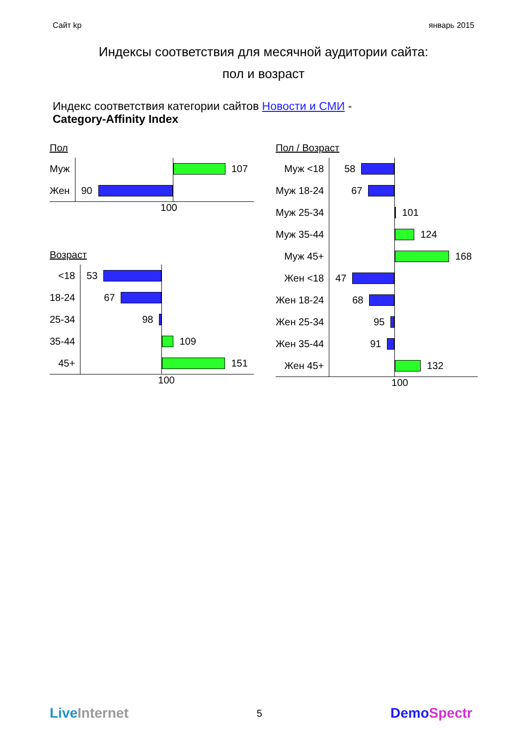Сайт kp январь 2015
Индексы соответствия для месячной аудитории сайта:
пол и возраст
Индекс соответствия категории сайтов Новости и СМИ -
Category-Affinity Index
Пол
| Муж | | 107 |
| Жен | 90 | |
100
Возраст
| <18 | 53 | |
| 18-24 | 67 | |
| 25-34 | 98 | |
| 35-44 | | 109 |
| 45+ | | 151 |
100
Пол / Возраст
| Муж <18 | 58 | |
| Муж 18-24 | 67 | |
| Муж 25-34 | | 101 |
| Муж 35-44 | | 124 |
| Муж 45+ | | 168 |
| Жен <18 | 47 | |
| Жен 18-24 | 68 | |
| Жен 25-34 | 95 | |
| Жен 35-44 | 91 | |
| Жен 45+ | | 132 |
100
Live Internet 5 DemoSpectr